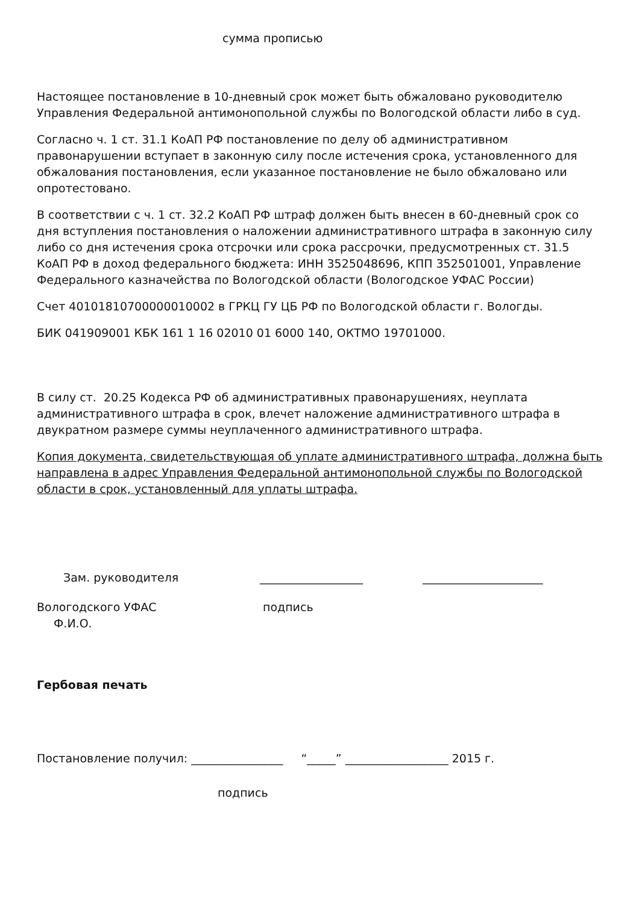сумма прописью
Настоящее постановление в 10-дневный срок может быть обжаловано руководителю Управления Федеральной антимонопольной службы по Вологодской области либо в суд.
Согласно ч. 1 ст. 31.1 КоАП РФ постановление по делу об административном правонарушении вступает в законную силу после истечения срока, установленного для обжалования постановления, если указанное постановление не было обжаловано или опротестовано.
В соответствии с ч. 1 ст. 32.2 КоАП РФ штраф должен быть внесен в 60-дневный срок со дня вступления постановления о наложении административного штрафа в законную силу либо со дня истечения срока отсрочки или срока рассрочки, предусмотренных ст. 31.5 КоАП РФ в доход федерального бюджета: ИНН 3525048696, КПП 352501001, Управление Федерального казначейства по Вологодской области (Вологодское УФАС России)
Счет 40101810700000010002 в ГРКЦ ГУ ЦБ РФ по Вологодской области г. Вологды.
БИК 041909001 КБК 161 1 16 02010 01 6000 140, ОКТМО 19701000.
В силу ст. 20.25 Кодекса РФ об административных правонарушениях, неуплата административного штрафа в срок, влечет наложение административного штрафа в двукратном размере суммы неуплаченного административного штрафа.
Копия документа, свидетельствующая об уплате административного штрафа, должна быть направлена в адрес Управления Федеральной антимонопольной службы по Вологодской области в срок, установленный для уплаты штрафа.
Зам. руководителя __________________ _____________________
Вологодского УФАС подпись
Ф.И.О.
Гербовая печать
Постановление получил: ________________ “_____” __________________ 2015 г.
подпись